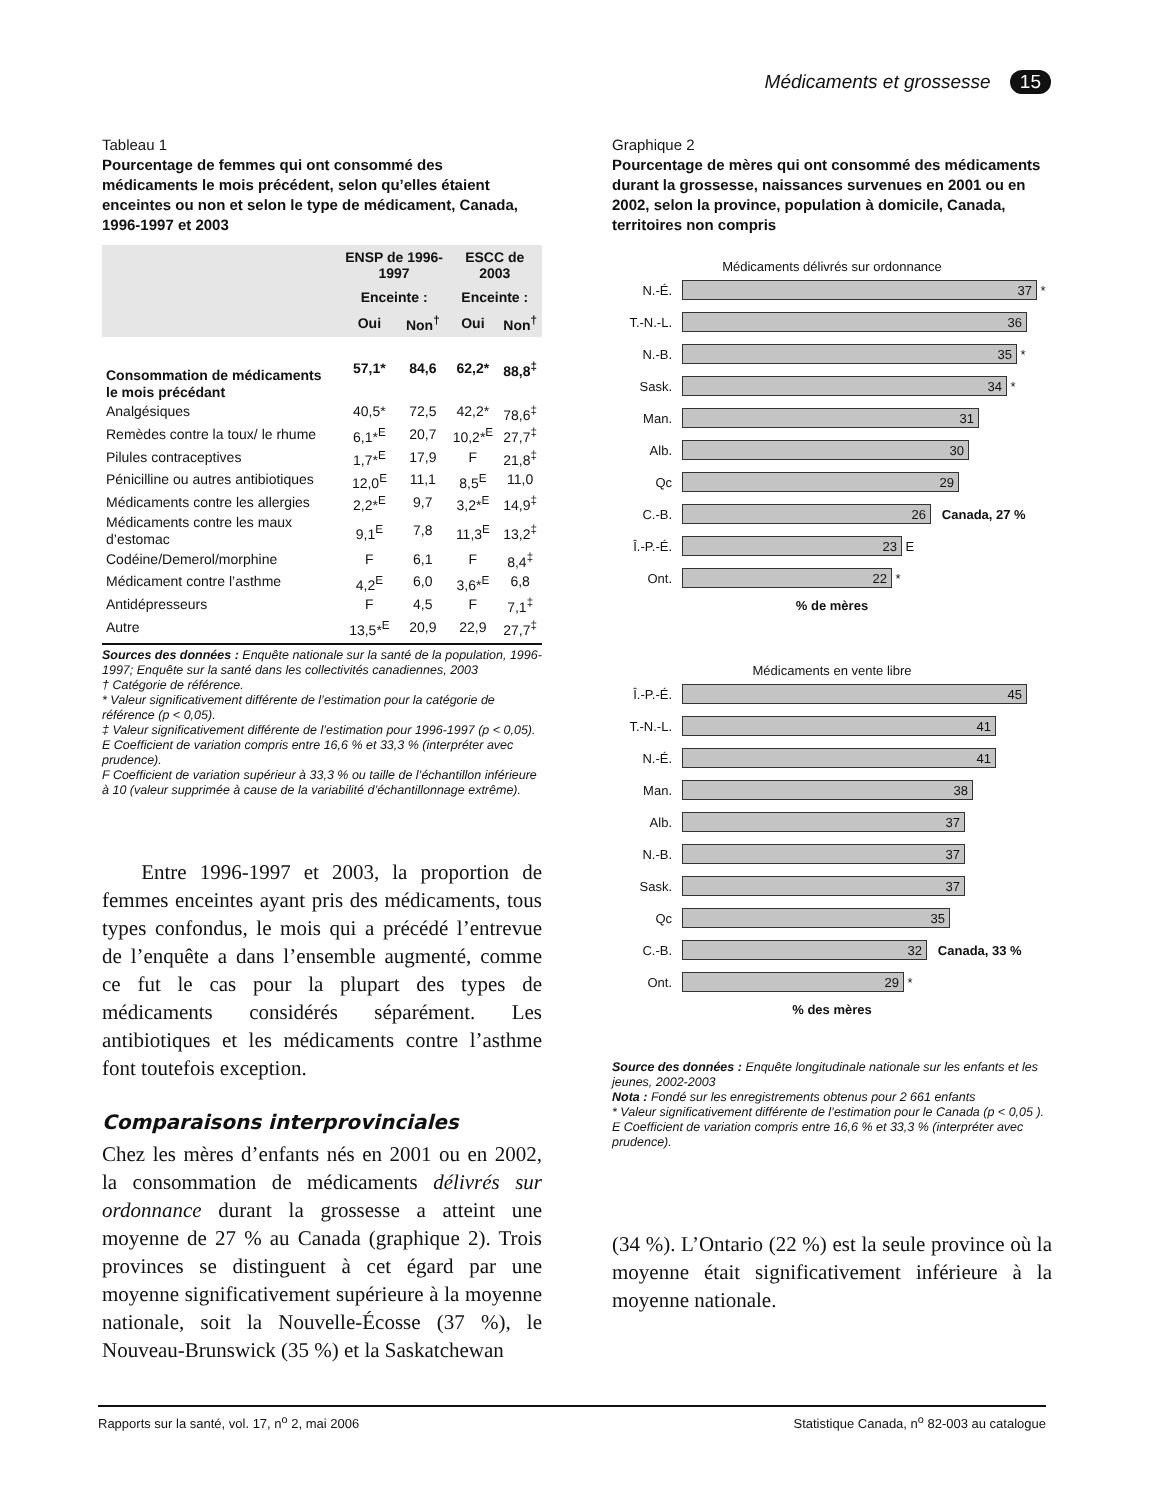Médicaments et grossesse 15
Tableau 1
Pourcentage de femmes qui ont consommé des médicaments le mois précédent, selon qu’elles étaient enceintes ou non et selon le type de médicament, Canada, 1996-1997 et 2003
| | ENSP de 1996-1997 | | ESCC de 2003 | |
| --- | --- | --- | --- | --- |
| | Enceinte : | | Enceinte : | |
| | Oui | Non<sup>†</sup> | Oui | Non<sup>†</sup> |
| Consommation de médicaments le mois précédant | 57,1* | 84,6 | 62,2* | 88,8<sup>‡</sup> |
| Analgésiques | 40,5* | 72,5 | 42,2* | 78,6<sup>‡</sup> |
| Remèdes contre la toux/ le rhume | 6,1*<sup>E</sup> | 20,7 | 10,2*<sup>E</sup> | 27,7<sup>‡</sup> |
| Pilules contraceptives | 1,7*<sup>E</sup> | 17,9 | F | 21,8<sup>‡</sup> |
| Pénicilline ou autres antibiotiques | 12,0<sup>E</sup> | 11,1 | 8,5<sup>E</sup> | 11,0 |
| Médicaments contre les allergies | 2,2*<sup>E</sup> | 9,7 | 3,2*<sup>E</sup> | 14,9<sup>‡</sup> |
| Médicaments contre les maux d’estomac | 9,1<sup>E</sup> | 7,8 | 11,3<sup>E</sup> | 13,2<sup>‡</sup> |
| Codéine/Demerol/morphine | F | 6,1 | F | 8,4<sup>‡</sup> |
| Médicament contre l’asthme | 4,2<sup>E</sup> | 6,0 | 3,6*<sup>E</sup> | 6,8 |
| Antidépresseurs | F | 4,5 | F | 7,1<sup>‡</sup> |
| Autre | 13,5*<sup>E</sup> | 20,9 | 22,9 | 27,7<sup>‡</sup> |
Sources des données : Enquête nationale sur la santé de la population, 1996-1997; Enquête sur la santé dans les collectivités canadiennes, 2003
† Catégorie de référence.
* Valeur significativement différente de l’estimation pour la catégorie de référence (p < 0,05).
‡ Valeur significativement différente de l’estimation pour 1996-1997 (p < 0,05).
E Coefficient de variation compris entre 16,6 % et 33,3 % (interpréter avec prudence).
F Coefficient de variation supérieur à 33,3 % ou taille de l’échantillon inférieure à 10 (valeur supprimée à cause de la variabilité d’échantillonnage extrême).
Entre 1996-1997 et 2003, la proportion de femmes enceintes ayant pris des médicaments, tous types confondus, le mois qui a précédé l’entrevue de l’enquête a dans l’ensemble augmenté, comme ce fut le cas pour la plupart des types de médicaments considérés séparément. Les antibiotiques et les médicaments contre l’asthme font toutefois exception.
Comparaisons interprovinciales
Chez les mères d’enfants nés en 2001 ou en 2002, la consommation de médicaments délivrés sur ordonnance durant la grossesse a atteint une moyenne de 27 % au Canada (graphique 2). Trois provinces se distinguent à cet égard par une moyenne significativement supérieure à la moyenne nationale, soit la Nouvelle-Écosse (37 %), le Nouveau-Brunswick (35 %) et la Saskatchewan
Graphique 2
Pourcentage de mères qui ont consommé des médicaments durant la grossesse, naissances survenues en 2001 ou en 2002, selon la province, population à domicile, Canada, territoires non compris
Médicaments délivrés sur ordonnance
N.-É.
37
*
T.-N.-L.
36
N.-B.
35
*
Sask.
34
*
Man.
31
Alb.
30
Qc
29
C.-B.
26
Canada, 27 %
Î.-P.-É.
23
E
Ont.
22
*
% de mères
Médicaments en vente libre
Î.-P.-É.
45
T.-N.-L.
41
N.-É.
41
Man.
38
Alb.
37
N.-B.
37
Sask.
37
Qc
35
C.-B.
32
Canada, 33 %
Ont.
29
*
% des mères
Source des données : Enquête longitudinale nationale sur les enfants et les jeunes, 2002-2003
Nota : Fondé sur les enregistrements obtenus pour 2 661 enfants
* Valeur significativement différente de l’estimation pour le Canada (p < 0,05 ).
E Coefficient de variation compris entre 16,6 % et 33,3 % (interpréter avec prudence).
(34 %). L’Ontario (22 %) est la seule province où la moyenne était significativement inférieure à la moyenne nationale.
Rapports sur la santé, vol. 17, n<sup>o</sup> 2, mai 2006 Statistique Canada, n<sup>o</sup> 82-003 au catalogue